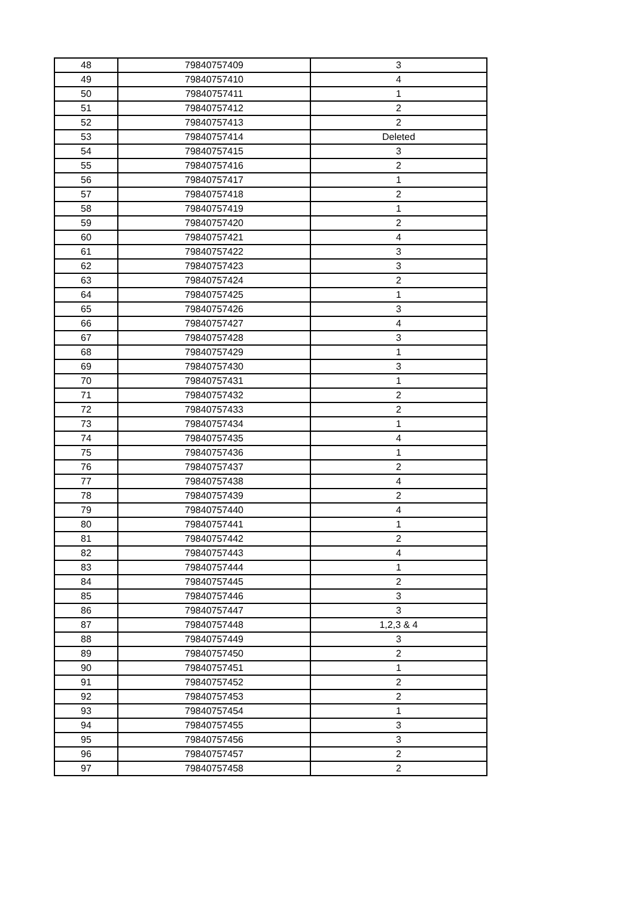| 48 | 79840757409 | 3 |
| 49 | 79840757410 | 4 |
| 50 | 79840757411 | 1 |
| 51 | 79840757412 | 2 |
| 52 | 79840757413 | 2 |
| 53 | 79840757414 | Deleted |
| 54 | 79840757415 | 3 |
| 55 | 79840757416 | 2 |
| 56 | 79840757417 | 1 |
| 57 | 79840757418 | 2 |
| 58 | 79840757419 | 1 |
| 59 | 79840757420 | 2 |
| 60 | 79840757421 | 4 |
| 61 | 79840757422 | 3 |
| 62 | 79840757423 | 3 |
| 63 | 79840757424 | 2 |
| 64 | 79840757425 | 1 |
| 65 | 79840757426 | 3 |
| 66 | 79840757427 | 4 |
| 67 | 79840757428 | 3 |
| 68 | 79840757429 | 1 |
| 69 | 79840757430 | 3 |
| 70 | 79840757431 | 1 |
| 71 | 79840757432 | 2 |
| 72 | 79840757433 | 2 |
| 73 | 79840757434 | 1 |
| 74 | 79840757435 | 4 |
| 75 | 79840757436 | 1 |
| 76 | 79840757437 | 2 |
| 77 | 79840757438 | 4 |
| 78 | 79840757439 | 2 |
| 79 | 79840757440 | 4 |
| 80 | 79840757441 | 1 |
| 81 | 79840757442 | 2 |
| 82 | 79840757443 | 4 |
| 83 | 79840757444 | 1 |
| 84 | 79840757445 | 2 |
| 85 | 79840757446 | 3 |
| 86 | 79840757447 | 3 |
| 87 | 79840757448 | 1,2,3 & 4 |
| 88 | 79840757449 | 3 |
| 89 | 79840757450 | 2 |
| 90 | 79840757451 | 1 |
| 91 | 79840757452 | 2 |
| 92 | 79840757453 | 2 |
| 93 | 79840757454 | 1 |
| 94 | 79840757455 | 3 |
| 95 | 79840757456 | 3 |
| 96 | 79840757457 | 2 |
| 97 | 79840757458 | 2 |